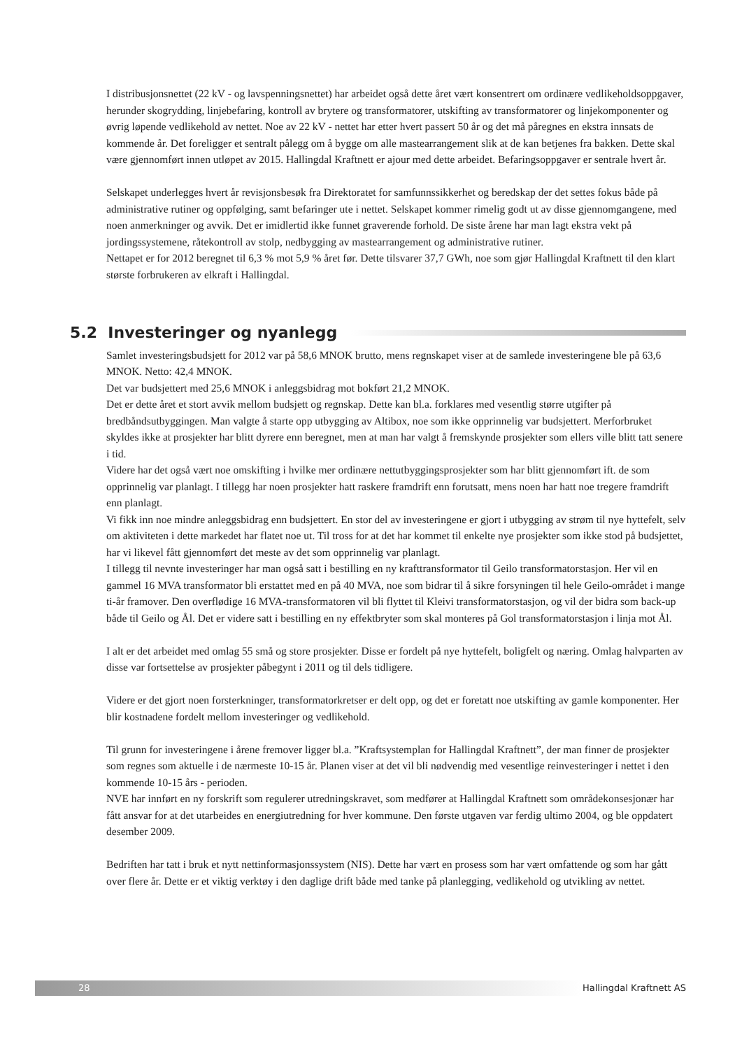I distribusjonsnettet (22 kV - og lavspenningsnettet) har arbeidet også dette året vært konsentrert om ordinære vedlikeholdsoppgaver, herunder skogrydding, linjebefaring, kontroll av brytere og transformatorer, utskifting av transformatorer og linjekomponenter og øvrig løpende vedlikehold av nettet. Noe av 22 kV - nettet har etter hvert passert 50 år og det må påregnes en ekstra innsats de kommende år. Det foreligger et sentralt pålegg om å bygge om alle mastearrangement slik at de kan betjenes fra bakken. Dette skal være gjennomført innen utløpet av 2015. Hallingdal Kraftnett er ajour med dette arbeidet. Befaringsoppgaver er sentrale hvert år.
Selskapet underlegges hvert år revisjonsbesøk fra Direktoratet for samfunnssikkerhet og beredskap der det settes fokus både på administrative rutiner og oppfølging, samt befaringer ute i nettet. Selskapet kommer rimelig godt ut av disse gjennomgangene, med noen anmerkninger og avvik. Det er imidlertid ikke funnet graverende forhold. De siste årene har man lagt ekstra vekt på jordingssystemene, råtekontroll av stolp, nedbygging av mastearrangement og administrative rutiner.
Nettapet er for 2012 beregnet til 6,3 % mot 5,9 % året før. Dette tilsvarer 37,7 GWh, noe som gjør Hallingdal Kraftnett til den klart største forbrukeren av elkraft i Hallingdal.
5.2 Investeringer og nyanlegg
Samlet investeringsbudsjett for 2012 var på 58,6 MNOK brutto, mens regnskapet viser at de samlede investeringene ble på 63,6 MNOK. Netto: 42,4 MNOK.
Det var budsjettert med 25,6 MNOK i anleggsbidrag mot bokført 21,2 MNOK.
Det er dette året et stort avvik mellom budsjett og regnskap. Dette kan bl.a. forklares med vesentlig større utgifter på bredbåndsutbyggingen. Man valgte å starte opp utbygging av Altibox, noe som ikke opprinnelig var budsjettert. Merforbruket skyldes ikke at prosjekter har blitt dyrere enn beregnet, men at man har valgt å fremskynde prosjekter som ellers ville blitt tatt senere i tid.
Videre har det også vært noe omskifting i hvilke mer ordinære nettutbyggingsprosjekter som har blitt gjennomført ift. de som opprinnelig var planlagt. I tillegg har noen prosjekter hatt raskere framdrift enn forutsatt, mens noen har hatt noe tregere framdrift enn planlagt.
Vi fikk inn noe mindre anleggsbidrag enn budsjettert. En stor del av investeringene er gjort i utbygging av strøm til nye hyttefelt, selv om aktiviteten i dette markedet har flatet noe ut. Til tross for at det har kommet til enkelte nye prosjekter som ikke stod på budsjettet, har vi likevel fått gjennomført det meste av det som opprinnelig var planlagt.
I tillegg til nevnte investeringer har man også satt i bestilling en ny krafttransformator til Geilo transformatorstasjon. Her vil en gammel 16 MVA transformator bli erstattet med en på 40 MVA, noe som bidrar til å sikre forsyningen til hele Geilo-området i mange ti-år framover. Den overflødige 16 MVA-transformatoren vil bli flyttet til Kleivi transformatorstasjon, og vil der bidra som back-up både til Geilo og Ål. Det er videre satt i bestilling en ny effektbryter som skal monteres på Gol transformatorstasjon i linja mot Ål.
I alt er det arbeidet med omlag 55 små og store prosjekter. Disse er fordelt på nye hyttefelt, boligfelt og næring. Omlag halvparten av disse var fortsettelse av prosjekter påbegynt i 2011 og til dels tidligere.
Videre er det gjort noen forsterkninger, transformatorkretser er delt opp, og det er foretatt noe utskifting av gamle komponenter. Her blir kostnadene fordelt mellom investeringer og vedlikehold.
Til grunn for investeringene i årene fremover ligger bl.a. ”Kraftsystemplan for Hallingdal Kraftnett”, der man finner de prosjekter som regnes som aktuelle i de nærmeste 10-15 år. Planen viser at det vil bli nødvendig med vesentlige reinvesteringer i nettet i den kommende 10-15 års - perioden.
NVE har innført en ny forskrift som regulerer utredningskravet, som medfører at Hallingdal Kraftnett som områdekonsesjonær har fått ansvar for at det utarbeides en energiutredning for hver kommune. Den første utgaven var ferdig ultimo 2004, og ble oppdatert desember 2009.
Bedriften har tatt i bruk et nytt nettinformasjonssystem (NIS). Dette har vært en prosess som har vært omfattende og som har gått over flere år. Dette er et viktig verktøy i den daglige drift både med tanke på planlegging, vedlikehold og utvikling av nettet.
28
Hallingdal Kraftnett AS